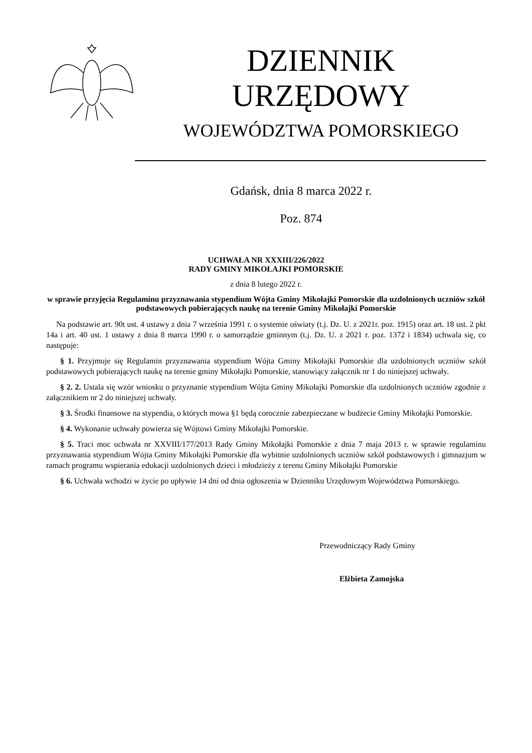DZIENNIK URZĘDOWY
WOJEWÓDZTWA POMORSKIEGO
Gdańsk, dnia 8 marca 2022 r.
Poz. 874
UCHWAŁA NR XXXIII/226/2022
RADY GMINY MIKOŁAJKI POMORSKIE
z dnia 8 lutego 2022 r.
w sprawie przyjęcia Regulaminu przyznawania stypendium Wójta Gminy Mikołajki Pomorskie dla uzdolnionych uczniów szkół podstawowych pobierających naukę na terenie Gminy Mikołajki Pomorskie
Na podstawie art. 90t ust. 4 ustawy z dnia 7 września 1991 r. o systemie oświaty (t.j. Dz. U. z 2021r. poz. 1915) oraz art. 18 ust. 2 pkt 14a i art. 40 ust. 1 ustawy z dnia 8 marca 1990 r. o samorządzie gminnym (t.j. Dz. U. z 2021 r. poz. 1372 i 1834) uchwala się, co następuje:
§ 1. Przyjmuje się Regulamin przyznawania stypendium Wójta Gminy Mikołajki Pomorskie dla uzdolnionych uczniów szkół podstawowych pobierających naukę na terenie gminy Mikołajki Pomorskie, stanowiący załącznik nr 1 do niniejszej uchwały.
§ 2. 2. Ustala się wzór wniosku o przyznanie stypendium Wójta Gminy Mikołajki Pomorskie dla uzdolnionych uczniów zgodnie z załącznikiem nr 2 do niniejszej uchwały.
§ 3. Środki finansowe na stypendia, o których mowa §1 będą corocznie zabezpieczane w budżecie Gminy Mikołajki Pomorskie.
§ 4. Wykonanie uchwały powierza się Wójtowi Gminy Mikołajki Pomorskie.
§ 5. Traci moc uchwała nr XXVIII/177/2013 Rady Gminy Mikołajki Pomorskie z dnia 7 maja 2013 r. w sprawie regulaminu przyznawania stypendium Wójta Gminy Mikołajki Pomorskie dla wybitnie uzdolnionych uczniów szkół podstawowych i gimnazjum w ramach programu wspierania edukacji uzdolnionych dzieci i młodzieży z terenu Gminy Mikołajki Pomorskie
§ 6. Uchwała wchodzi w życie po upływie 14 dni od dnia ogłoszenia w Dzienniku Urzędowym Województwa Pomorskiego.
Przewodniczący Rady Gminy
Elżbieta Zamojska